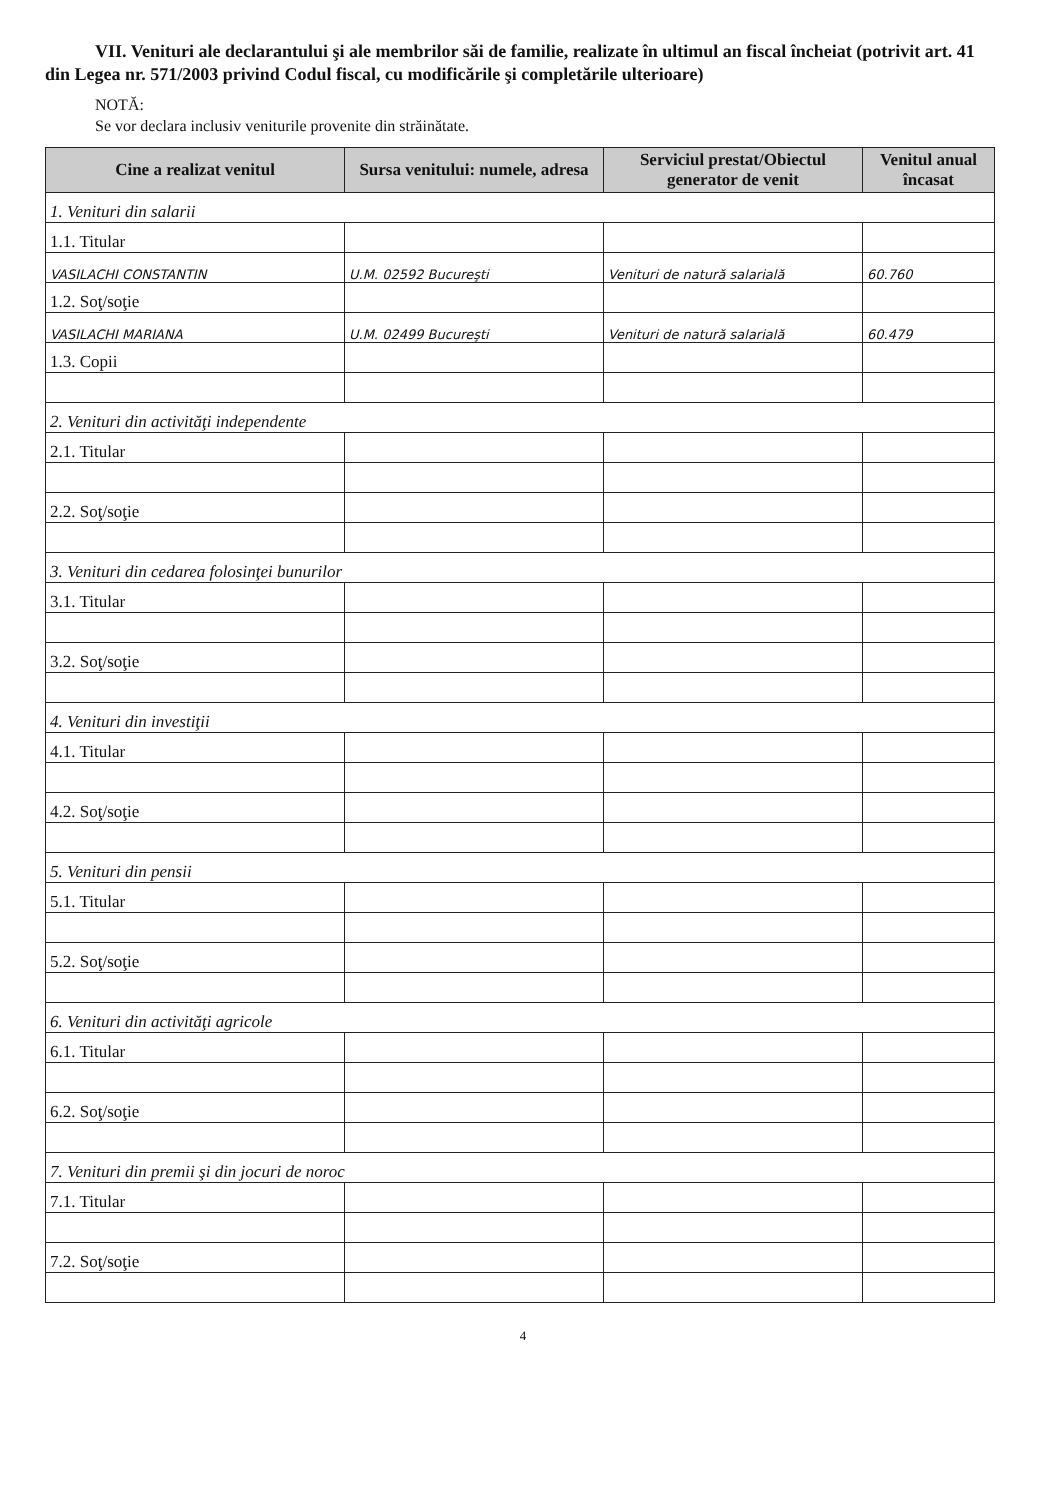VII. Venituri ale declarantului şi ale membrilor săi de familie, realizate în ultimul an fiscal încheiat (potrivit art. 41 din Legea nr. 571/2003 privind Codul fiscal, cu modificările şi completările ulterioare)
NOTĂ:
Se vor declara inclusiv veniturile provenite din străinătate.
| Cine a realizat venitul | Sursa venitului: numele, adresa | Serviciul prestat/Obiectul generator de venit | Venitul anual încasat |
| --- | --- | --- | --- |
| 1. Venituri din salarii | | | |
| 1.1. Titular | | | |
| VASILACHI CONSTANTIN | U.M. 02592 Bucureşti | Venituri de natură salarială | 60.760 |
| 1.2. Soţ/soţie | | | |
| VASILACHI MARIANA | U.M. 02499 Bucureşti | Venituri de natură salarială | 60.479 |
| 1.3. Copii | | | |
| 2. Venituri din activităţi independente | | | |
| 2.1. Titular | | | |
| 2.2. Soţ/soţie | | | |
| 3. Venituri din cedarea folosinţei bunurilor | | | |
| 3.1. Titular | | | |
| 3.2. Soţ/soţie | | | |
| 4. Venituri din investiţii | | | |
| 4.1. Titular | | | |
| 4.2. Soţ/soţie | | | |
| 5. Venituri din pensii | | | |
| 5.1. Titular | | | |
| 5.2. Soţ/soţie | | | |
| 6. Venituri din activităţi agricole | | | |
| 6.1. Titular | | | |
| 6.2. Soţ/soţie | | | |
| 7. Venituri din premii şi din jocuri de noroc | | | |
| 7.1. Titular | | | |
| 7.2. Soţ/soţie | | | |
4